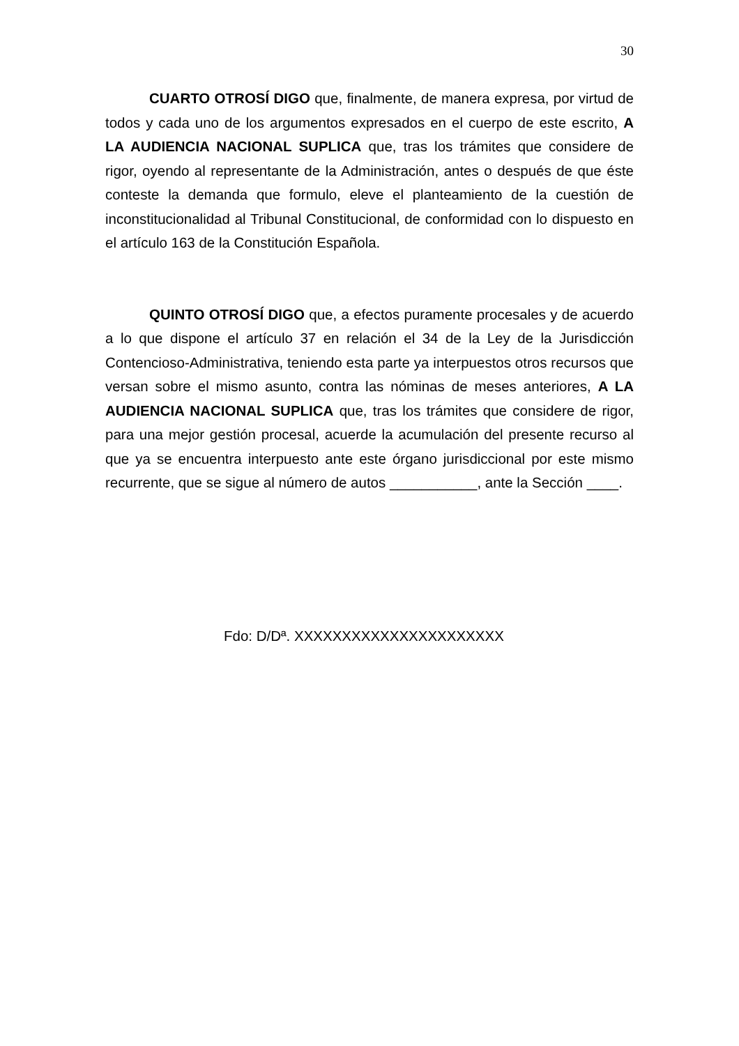30
CUARTO OTROSÍ DIGO que, finalmente, de manera expresa, por virtud de todos y cada uno de los argumentos expresados en el cuerpo de este escrito, A LA AUDIENCIA NACIONAL SUPLICA que, tras los trámites que considere de rigor, oyendo al representante de la Administración, antes o después de que éste conteste la demanda que formulo, eleve el planteamiento de la cuestión de inconstitucionalidad al Tribunal Constitucional, de conformidad con lo dispuesto en el artículo 163 de la Constitución Española.
QUINTO OTROSÍ DIGO que, a efectos puramente procesales y de acuerdo a lo que dispone el artículo 37 en relación el 34 de la Ley de la Jurisdicción Contencioso-Administrativa, teniendo esta parte ya interpuestos otros recursos que versan sobre el mismo asunto, contra las nóminas de meses anteriores, A LA AUDIENCIA NACIONAL SUPLICA que, tras los trámites que considere de rigor, para una mejor gestión procesal, acuerde la acumulación del presente recurso al que ya se encuentra interpuesto ante este órgano jurisdiccional por este mismo recurrente, que se sigue al número de autos ___________, ante la Sección ____.
Fdo: D/Dª. XXXXXXXXXXXXXXXXXXXXXX